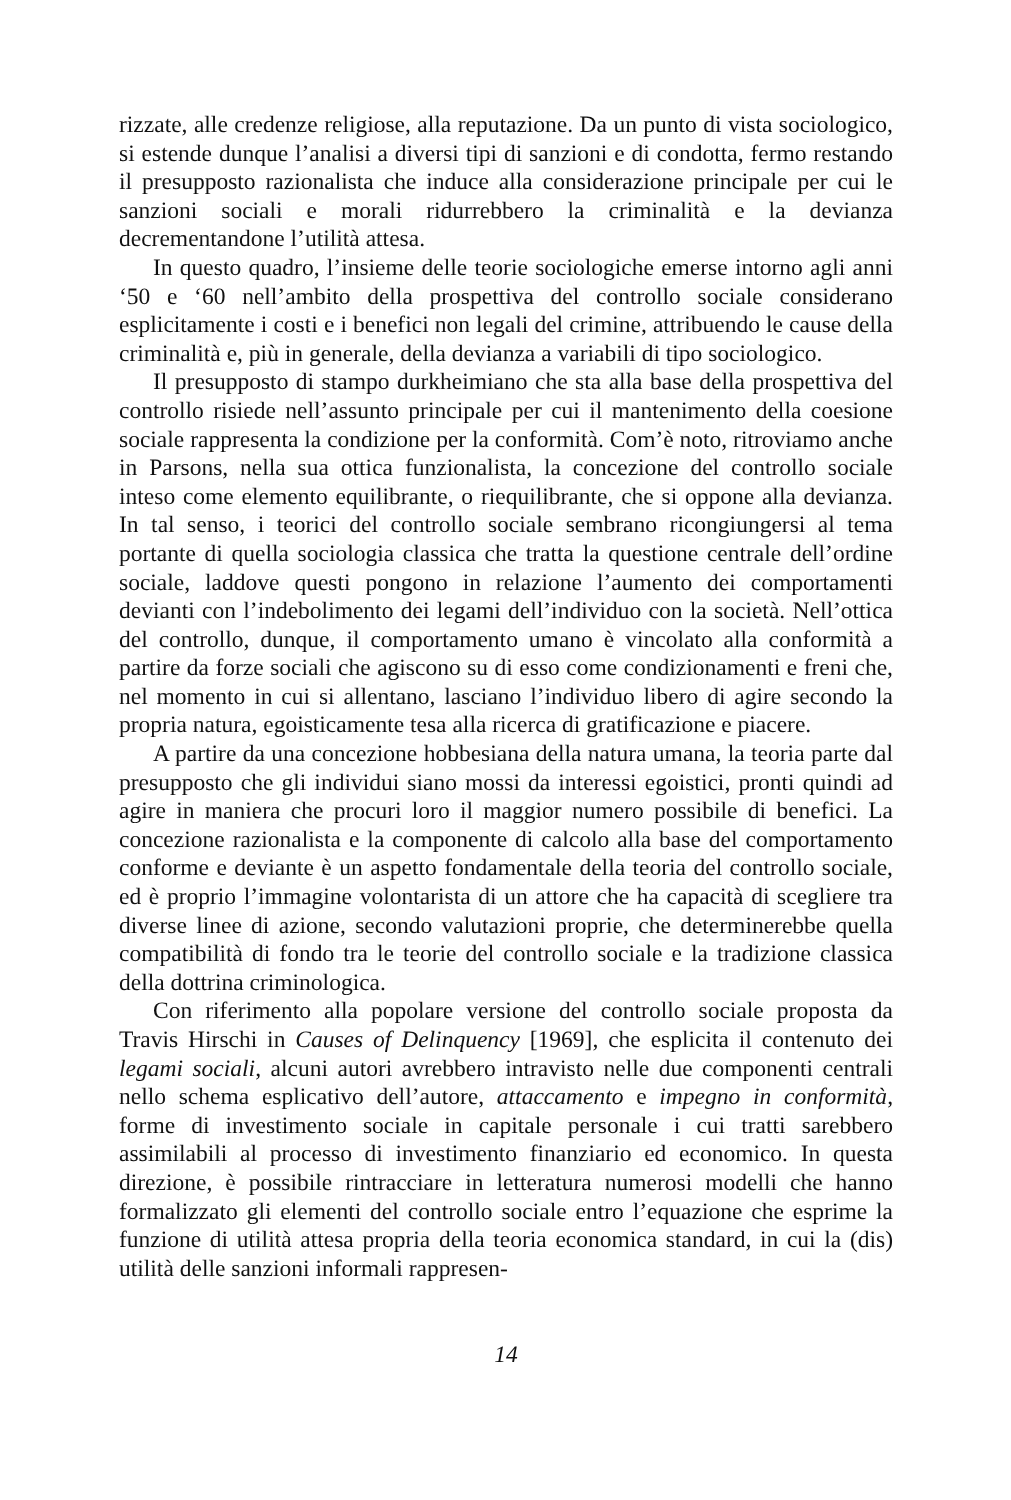rizzate, alle credenze religiose, alla reputazione. Da un punto di vista sociologico, si estende dunque l’analisi a diversi tipi di sanzioni e di condotta, fermo restando il presupposto razionalista che induce alla considerazione principale per cui le sanzioni sociali e morali ridurrebbero la criminalità e la devianza decrementandone l’utilità attesa.
In questo quadro, l’insieme delle teorie sociologiche emerse intorno agli anni ‘50 e ‘60 nell’ambito della prospettiva del controllo sociale considerano esplicitamente i costi e i benefici non legali del crimine, attribuendo le cause della criminalità e, più in generale, della devianza a variabili di tipo sociologico.
Il presupposto di stampo durkheimiano che sta alla base della prospettiva del controllo risiede nell’assunto principale per cui il mantenimento della coesione sociale rappresenta la condizione per la conformità. Com’è noto, ritroviamo anche in Parsons, nella sua ottica funzionalista, la concezione del controllo sociale inteso come elemento equilibrante, o riequilibrante, che si oppone alla devianza. In tal senso, i teorici del controllo sociale sembrano ricongiungersi al tema portante di quella sociologia classica che tratta la questione centrale dell’ordine sociale, laddove questi pongono in relazione l’aumento dei comportamenti devianti con l’indebolimento dei legami dell’individuo con la società. Nell’ottica del controllo, dunque, il comportamento umano è vincolato alla conformità a partire da forze sociali che agiscono su di esso come condizionamenti e freni che, nel momento in cui si allentano, lasciano l’individuo libero di agire secondo la propria natura, egoisticamente tesa alla ricerca di gratificazione e piacere.
A partire da una concezione hobbesiana della natura umana, la teoria parte dal presupposto che gli individui siano mossi da interessi egoistici, pronti quindi ad agire in maniera che procuri loro il maggior numero possibile di benefici. La concezione razionalista e la componente di calcolo alla base del comportamento conforme e deviante è un aspetto fondamentale della teoria del controllo sociale, ed è proprio l’immagine volontarista di un attore che ha capacità di scegliere tra diverse linee di azione, secondo valutazioni proprie, che determinerebbe quella compatibilità di fondo tra le teorie del controllo sociale e la tradizione classica della dottrina criminologica.
Con riferimento alla popolare versione del controllo sociale proposta da Travis Hirschi in Causes of Delinquency [1969], che esplicita il contenuto dei legami sociali, alcuni autori avrebbero intravisto nelle due componenti centrali nello schema esplicativo dell’autore, attaccamento e impegno in conformità, forme di investimento sociale in capitale personale i cui tratti sarebbero assimilabili al processo di investimento finanziario ed economico. In questa direzione, è possibile rintracciare in letteratura numerosi modelli che hanno formalizzato gli elementi del controllo sociale entro l’equazione che esprime la funzione di utilità attesa propria della teoria economica standard, in cui la (dis) utilità delle sanzioni informali rappresen-
14